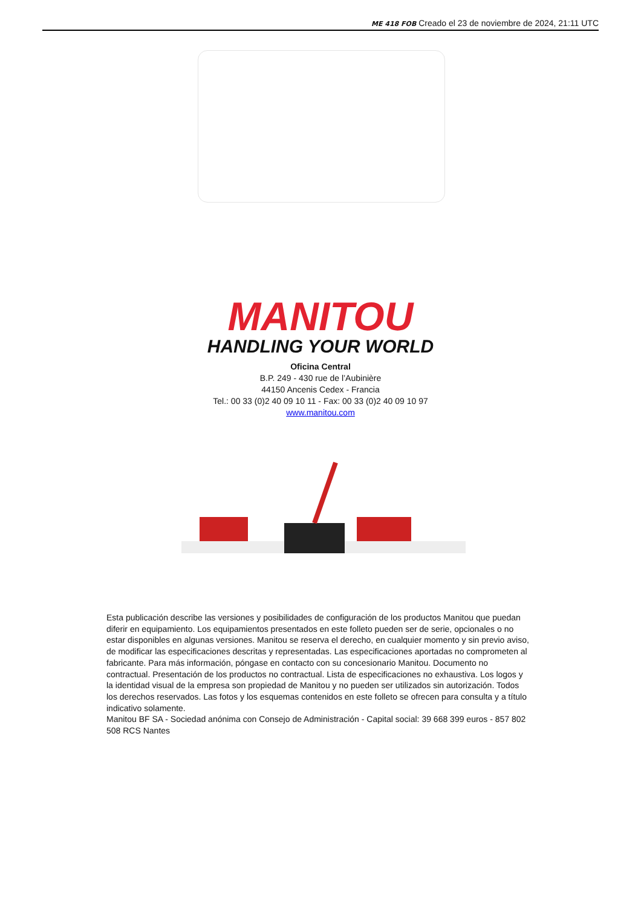ME 418 FOB Creado el 23 de noviembre de 2024, 21:11 UTC
MANITOU
HANDLING YOUR WORLD
Oficina Central
B.P. 249 - 430 rue de l’Aubinière
44150 Ancenis Cedex - Francia
Tel.: 00 33 (0)2 40 09 10 11 - Fax: 00 33 (0)2 40 09 10 97
www.manitou.com
Esta publicación describe las versiones y posibilidades de configuración de los productos Manitou que puedan diferir en equipamiento. Los equipamientos presentados en este folleto pueden ser de serie, opcionales o no estar disponibles en algunas versiones. Manitou se reserva el derecho, en cualquier momento y sin previo aviso, de modificar las especificaciones descritas y representadas. Las especificaciones aportadas no comprometen al fabricante. Para más información, póngase en contacto con su concesionario Manitou. Documento no contractual. Presentación de los productos no contractual. Lista de especificaciones no exhaustiva. Los logos y la identidad visual de la empresa son propiedad de Manitou y no pueden ser utilizados sin autorización. Todos los derechos reservados. Las fotos y los esquemas contenidos en este folleto se ofrecen para consulta y a título indicativo solamente.
Manitou BF SA - Sociedad anónima con Consejo de Administración - Capital social: 39 668 399 euros - 857 802 508 RCS Nantes